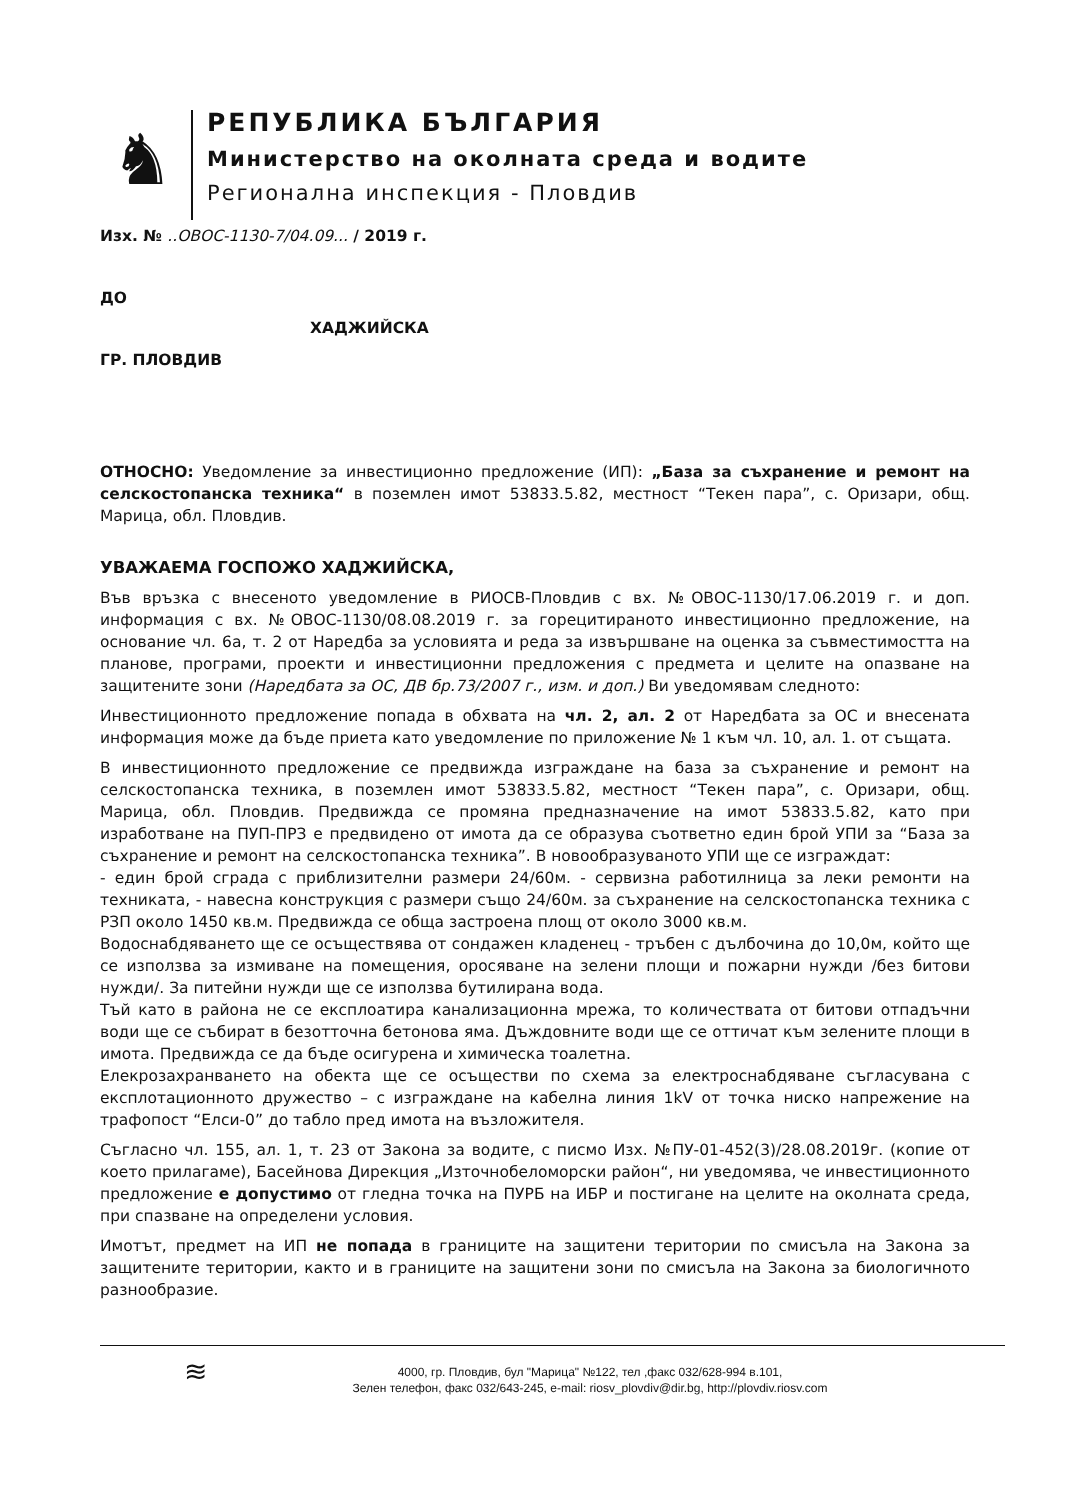♞
РЕПУБЛИКА БЪЛГАРИЯ
Министерство на околната среда и водите
Регионална инспекция - Пловдив
Изх. № ..ОВОС-1130-7/04.09... / 2019 г.
ДО
ХАДЖИЙСКА
ГР. ПЛОВДИВ
ОТНОСНО: Уведомление за инвестиционно предложение (ИП): „База за съхранение и ремонт на селскостопанска техника“ в поземлен имот 53833.5.82, местност “Текен пара”, с. Оризари, общ. Марица, обл. Пловдив.
УВАЖАЕМА ГОСПОЖО ХАДЖИЙСКА,
Във връзка с внесеното уведомление в РИОСВ-Пловдив с вх. №ОВОС-1130/17.06.2019 г. и доп. информация с вх. №ОВОС-1130/08.08.2019 г. за горецитираното инвестиционно предложение, на основание чл. 6а, т. 2 от Наредба за условията и реда за извършване на оценка за съвместимостта на планове, програми, проекти и инвестиционни предложения с предмета и целите на опазване на защитените зони (Наредбата за ОС, ДВ бр.73/2007 г., изм. и доп.) Ви уведомявам следното:
Инвестиционното предложение попада в обхвата на чл. 2, ал. 2 от Наредбата за ОС и внесената информация може да бъде приета като уведомление по приложение № 1 към чл. 10, ал. 1. от същата.
В инвестиционното предложение се предвижда изграждане на база за съхранение и ремонт на селскостопанска техника, в поземлен имот 53833.5.82, местност “Текен пара”, с. Оризари, общ. Марица, обл. Пловдив. Предвижда се промяна предназначение на имот 53833.5.82, като при изработване на ПУП-ПРЗ е предвидено от имота да се образува съответно един брой УПИ за “База за съхранение и ремонт на селскостопанска техника”. В новообразуваното УПИ ще се изграждат:
- един брой сграда с приблизителни размери 24/60м. - сервизна работилница за леки ремонти на техниката, - навесна конструкция с размери също 24/60м. за съхранение на селскостопанска техника с РЗП около 1450 кв.м. Предвижда се обща застроена площ от около 3000 кв.м.
Водоснабдяването ще се осъществява от сондажен кладенец - тръбен с дълбочина до 10,0м, който ще се използва за измиване на помещения, оросяване на зелени площи и пожарни нужди /без битови нужди/. За питейни нужди ще се използва бутилирана вода.
Тъй като в района не се експлоатира канализационна мрежа, то количествата от битови отпадъчни води ще се събират в безотточна бетонова яма. Дъждовните води ще се оттичат към зелените площи в имота. Предвижда се да бъде осигурена и химическа тоалетна.
Елекрозахранването на обекта ще се осъществи по схема за електроснабдяване съгласувана с експлотационното дружество – с изграждане на кабелна линия 1kV от точка ниско напрежение на трафопост “Елси-0” до табло пред имота на възложителя.
Съгласно чл. 155, ал. 1, т. 23 от Закона за водите, с писмо Изх. №ПУ-01-452(3)/28.08.2019г. (копие от което прилагаме), Басейнова Дирекция „Източнобеломорски район“, ни уведомява, че инвестиционното предложение е допустимо от гледна точка на ПУРБ на ИБР и постигане на целите на околната среда, при спазване на определени условия.
Имотът, предмет на ИП не попада в границите на защитени територии по смисъла на Закона за защитените територии, както и в границите на защитени зони по смисъла на Закона за биологичното разнообразие.
≋
4000, гр. Пловдив, бул "Марица" №122, тел ,факс 032/628-994 в.101,
Зелен телефон, факс 032/643-245, e-mail: riosv_plovdiv@dir.bg, http://plovdiv.riosv.com